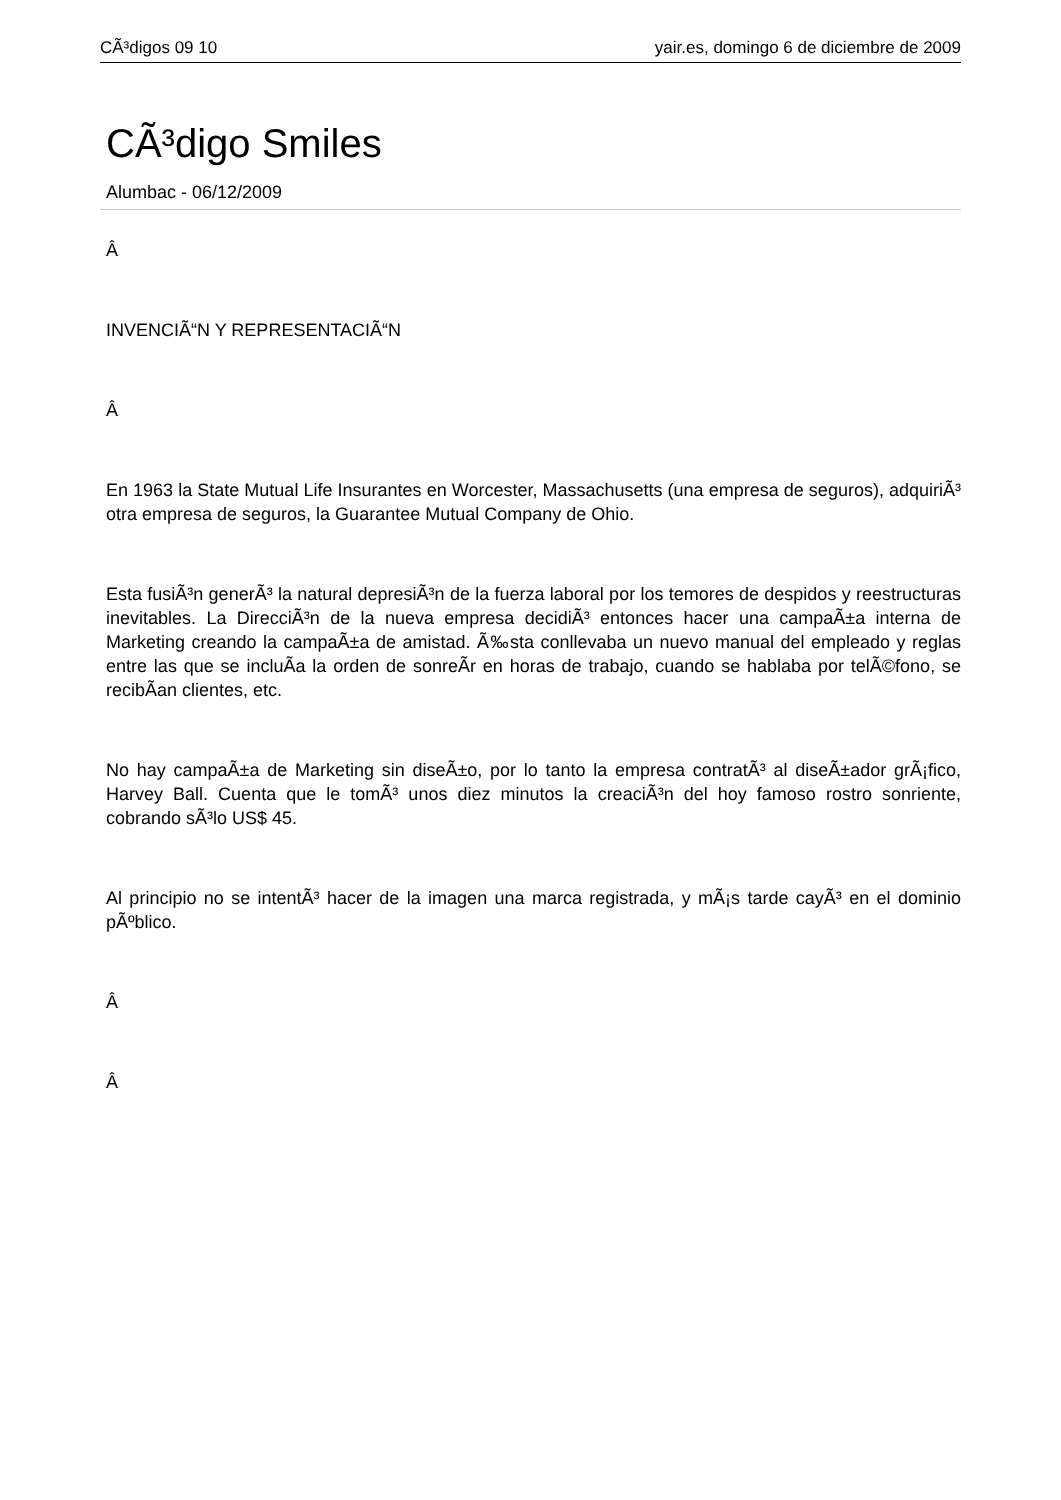CÃ³digos 09 10 yair.es, domingo 6 de diciembre de 2009
CÃ³digo Smiles
Alumbac - 06/12/2009
Â
INVENCIÃ“N Y REPRESENTACIÃ“N
Â
En 1963 la State Mutual Life Insurantes en Worcester, Massachusetts (una empresa de seguros), adquiriÃ³ otra empresa de seguros, la Guarantee Mutual Company de Ohio.
Esta fusiÃ³n generÃ³ la natural depresiÃ³n de la fuerza laboral por los temores de despidos y reestructuras inevitables. La DirecciÃ³n de la nueva empresa decidiÃ³ entonces hacer una campaÃ±a interna de Marketing creando la campaÃ±a de amistad. Ã‰sta conllevaba un nuevo manual del empleado y reglas entre las que se incluÃ­a la orden de sonreÃ­r en horas de trabajo, cuando se hablaba por telÃ©fono, se recibÃ­an clientes, etc.
No hay campaÃ±a de Marketing sin diseÃ±o, por lo tanto la empresa contratÃ³ al diseÃ±ador grÃ¡fico, Harvey Ball. Cuenta que le tomÃ³ unos diez minutos la creaciÃ³n del hoy famoso rostro sonriente, cobrando sÃ³lo US$ 45.
Al principio no se intentÃ³ hacer de la imagen una marca registrada, y mÃ¡s tarde cayÃ³ en el dominio pÃºblico.
Â
Â